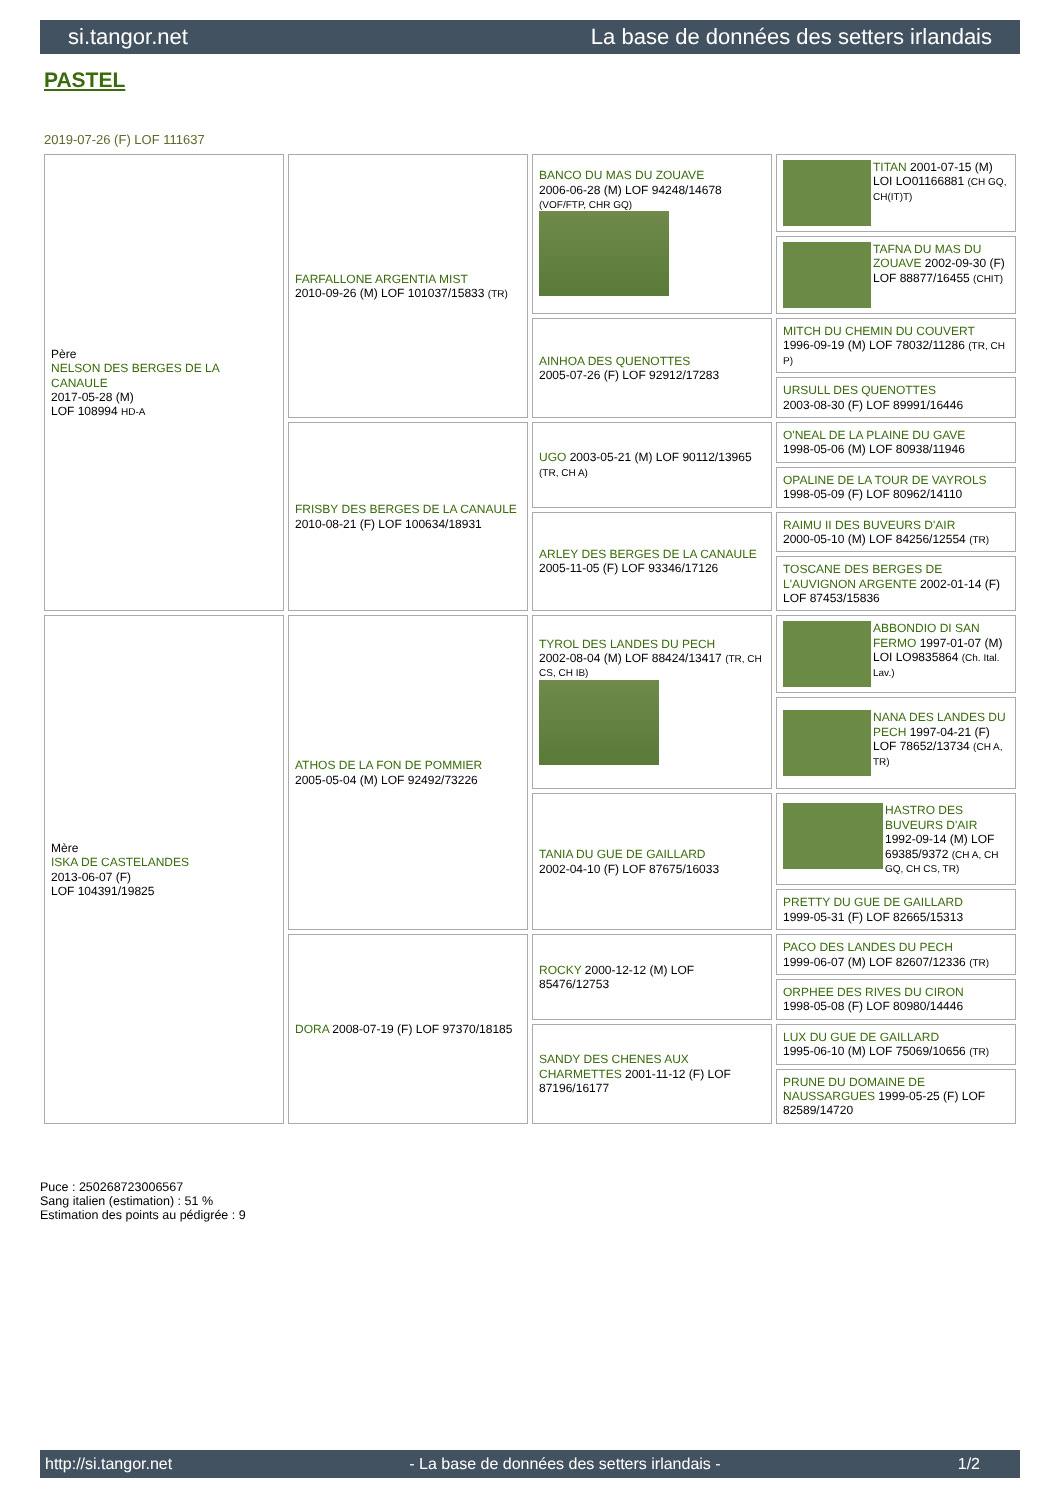si.tangor.net La base de données des setters irlandais
PASTEL
2019-07-26 (F) LOF 111637
| Père NELSON DES BERGES DE LA CANAULE 2017-05-28 (M) LOF 108994 HD-A | FARFALLONE ARGENTIA MIST 2010-09-26 (M) LOF 101037/15833 (TR) | BANCO DU MAS DU ZOUAVE 2006-06-28 (M) LOF 94248/14678 (VOF/FTP, CHR GQ) | TITAN 2001-07-15 (M) LOI LO01166881 (CH GQ, CH(IT)T) |
| | | | TAFNA DU MAS DU ZOUAVE 2002-09-30 (F) LOF 88877/16455 (CHIT) |
| | | AINHOA DES QUENOTTES 2005-07-26 (F) LOF 92912/17283 | MITCH DU CHEMIN DU COUVERT 1996-09-19 (M) LOF 78032/11286 (TR, CH P) |
| | | | URSULL DES QUENOTTES 2003-08-30 (F) LOF 89991/16446 |
| | FRISBY DES BERGES DE LA CANAULE 2010-08-21 (F) LOF 100634/18931 | UGO 2003-05-21 (M) LOF 90112/13965 (TR, CH A) | O'NEAL DE LA PLAINE DU GAVE 1998-05-06 (M) LOF 80938/11946 |
| | | | OPALINE DE LA TOUR DE VAYROLS 1998-05-09 (F) LOF 80962/14110 |
| | | ARLEY DES BERGES DE LA CANAULE 2005-11-05 (F) LOF 93346/17126 | RAIMU II DES BUVEURS D'AIR 2000-05-10 (M) LOF 84256/12554 (TR) |
| | | | TOSCANE DES BERGES DE L'AUVIGNON ARGENTE 2002-01-14 (F) LOF 87453/15836 |
| Mère ISKA DE CASTELANDES 2013-06-07 (F) LOF 104391/19825 | ATHOS DE LA FON DE POMMIER 2005-05-04 (M) LOF 92492/73226 | TYROL DES LANDES DU PECH 2002-08-04 (M) LOF 88424/13417 (TR, CH CS, CH IB) | ABBONDIO DI SAN FERMO 1997-01-07 (M) LOI LO9835864 (Ch. Ital. Lav.) |
| | | | NANA DES LANDES DU PECH 1997-04-21 (F) LOF 78652/13734 (CH A, TR) |
| | | TANIA DU GUE DE GAILLARD 2002-04-10 (F) LOF 87675/16033 | HASTRO DES BUVEURS D'AIR 1992-09-14 (M) LOF 69385/9372 (CH A, CH GQ, CH CS, TR) |
| | | | PRETTY DU GUE DE GAILLARD 1999-05-31 (F) LOF 82665/15313 |
| | DORA 2008-07-19 (F) LOF 97370/18185 | ROCKY 2000-12-12 (M) LOF 85476/12753 | PACO DES LANDES DU PECH 1999-06-07 (M) LOF 82607/12336 (TR) |
| | | | ORPHEE DES RIVES DU CIRON 1998-05-08 (F) LOF 80980/14446 |
| | | SANDY DES CHENES AUX CHARMETTES 2001-11-12 (F) LOF 87196/16177 | LUX DU GUE DE GAILLARD 1995-06-10 (M) LOF 75069/10656 (TR) |
| | | | PRUNE DU DOMAINE DE NAUSSARGUES 1999-05-25 (F) LOF 82589/14720 |
Puce : 250268723006567
Sang italien (estimation) : 51 %
Estimation des points au pédigrée : 9
http://si.tangor.net - La base de données des setters irlandais - 1/2